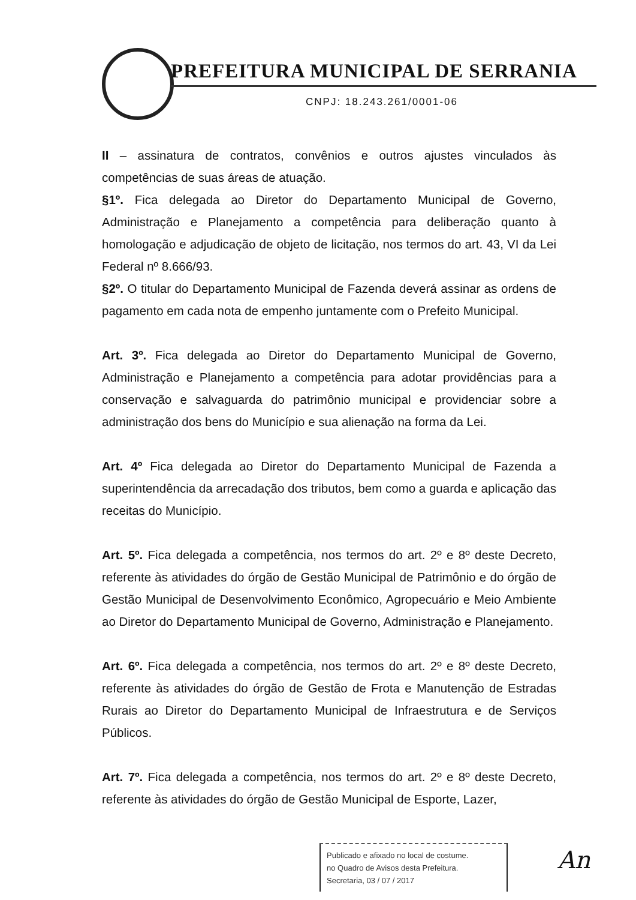PREFEITURA MUNICIPAL DE SERRANIA
CNPJ: 18.243.261/0001-06
II – assinatura de contratos, convênios e outros ajustes vinculados às competências de suas áreas de atuação.
§1º. Fica delegada ao Diretor do Departamento Municipal de Governo, Administração e Planejamento a competência para deliberação quanto à homologação e adjudicação de objeto de licitação, nos termos do art. 43, VI da Lei Federal nº 8.666/93.
§2º. O titular do Departamento Municipal de Fazenda deverá assinar as ordens de pagamento em cada nota de empenho juntamente com o Prefeito Municipal.
Art. 3º. Fica delegada ao Diretor do Departamento Municipal de Governo, Administração e Planejamento a competência para adotar providências para a conservação e salvaguarda do patrimônio municipal e providenciar sobre a administração dos bens do Município e sua alienação na forma da Lei.
Art. 4º Fica delegada ao Diretor do Departamento Municipal de Fazenda a superintendência da arrecadação dos tributos, bem como a guarda e aplicação das receitas do Município.
Art. 5º. Fica delegada a competência, nos termos do art. 2º e 8º deste Decreto, referente às atividades do órgão de Gestão Municipal de Patrimônio e do órgão de Gestão Municipal de Desenvolvimento Econômico, Agropecuário e Meio Ambiente ao Diretor do Departamento Municipal de Governo, Administração e Planejamento.
Art. 6º. Fica delegada a competência, nos termos do art. 2º e 8º deste Decreto, referente às atividades do órgão de Gestão de Frota e Manutenção de Estradas Rurais ao Diretor do Departamento Municipal de Infraestrutura e de Serviços Públicos.
Art. 7º. Fica delegada a competência, nos termos do art. 2º e 8º deste Decreto, referente às atividades do órgão de Gestão Municipal de Esporte, Lazer,
Publicado e afixado no local de costume.
no Quadro de Avisos desta Prefeitura.
Secretaria, 03 / 07 / 2017
An